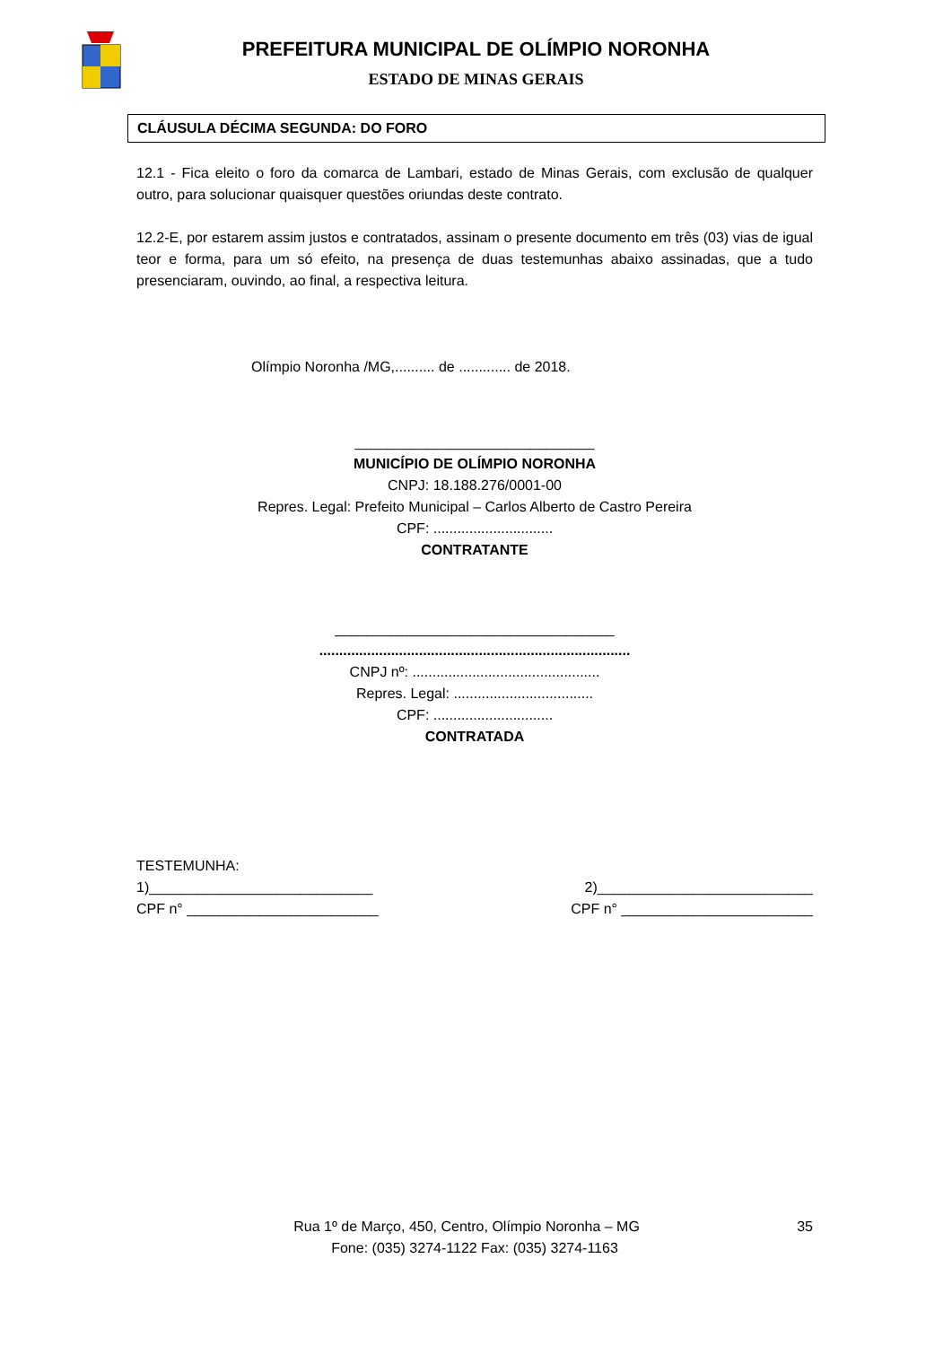PREFEITURA MUNICIPAL DE OLÍMPIO NORONHA
ESTADO DE MINAS GERAIS
CLÁUSULA DÉCIMA SEGUNDA: DO FORO
12.1 - Fica eleito o foro da comarca de Lambari, estado de Minas Gerais, com exclusão de qualquer outro, para solucionar quaisquer questões oriundas deste contrato.
12.2-E, por estarem assim justos e contratados, assinam o presente documento em três (03) vias de igual teor e forma, para um só efeito, na presença de duas testemunhas abaixo assinadas, que a tudo presenciaram, ouvindo, ao final, a respectiva leitura.
Olímpio Noronha /MG,.......... de ............. de 2018.
______________________________
MUNICÍPIO DE OLÍMPIO NORONHA
CNPJ: 18.188.276/0001-00
Repres. Legal: Prefeito Municipal – Carlos Alberto de Castro Pereira
CPF: ..............................
CONTRATANTE
___________________________________
..............................................................................
CNPJ nº: ...............................................
Repres. Legal: ...................................
CPF: ..............................
CONTRATADA
TESTEMUNHA:
1)____________________________ 2)___________________________
CPF n° ________________________ CPF n° ________________________
Rua 1º de Março, 450, Centro, Olímpio Noronha – MG 35
Fone: (035) 3274-1122 Fax: (035) 3274-1163